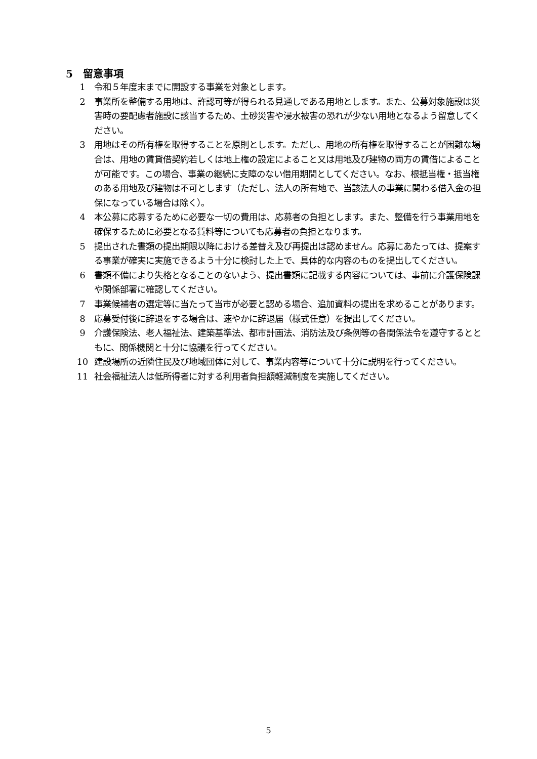5　留意事項
1 令和５年度末までに開設する事業を対象とします。
2 事業所を整備する用地は、許認可等が得られる見通しである用地とします。また、公募対象施設は災害時の要配慮者施設に該当するため、土砂災害や浸水被害の恐れが少ない用地となるよう留意してください。
3 用地はその所有権を取得することを原則とします。ただし、用地の所有権を取得することが困難な場合は、用地の賃貸借契約若しくは地上権の設定によること又は用地及び建物の両方の賃借によることが可能です。この場合、事業の継続に支障のない借用期間としてください。なお、根抵当権・抵当権のある用地及び建物は不可とします（ただし、法人の所有地で、当該法人の事業に関わる借入金の担保になっている場合は除く）。
4 本公募に応募するために必要な一切の費用は、応募者の負担とします。また、整備を行う事業用地を確保するために必要となる賃料等についても応募者の負担となります。
5 提出された書類の提出期限以降における差替え及び再提出は認めません。応募にあたっては、提案する事業が確実に実施できるよう十分に検討した上で、具体的な内容のものを提出してください。
6 書類不備により失格となることのないよう、提出書類に記載する内容については、事前に介護保険課や関係部署に確認してください。
7 事業候補者の選定等に当たって当市が必要と認める場合、追加資料の提出を求めることがあります。
8 応募受付後に辞退をする場合は、速やかに辞退届（様式任意）を提出してください。
9 介護保険法、老人福祉法、建築基準法、都市計画法、消防法及び条例等の各関係法令を遵守するとともに、関係機関と十分に協議を行ってください。
10 建設場所の近隣住民及び地域団体に対して、事業内容等について十分に説明を行ってください。
11 社会福祉法人は低所得者に対する利用者負担額軽減制度を実施してください。
5